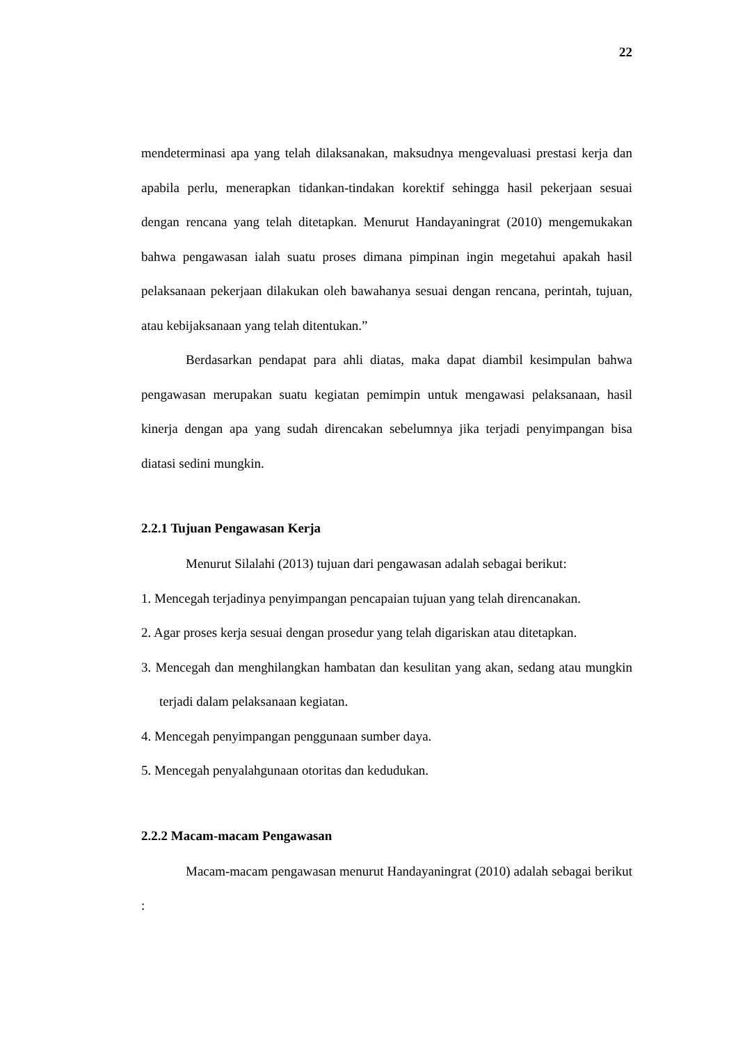22
mendeterminasi apa yang telah dilaksanakan, maksudnya mengevaluasi prestasi kerja dan apabila perlu, menerapkan tidankan-tindakan korektif sehingga hasil pekerjaan sesuai dengan rencana yang telah ditetapkan. Menurut Handayaningrat (2010) mengemukakan bahwa pengawasan ialah suatu proses dimana pimpinan ingin megetahui apakah hasil pelaksanaan pekerjaan dilakukan oleh bawahanya sesuai dengan rencana, perintah, tujuan, atau kebijaksanaan yang telah ditentukan.”
Berdasarkan pendapat para ahli diatas, maka dapat diambil kesimpulan bahwa pengawasan merupakan suatu kegiatan pemimpin untuk mengawasi pelaksanaan, hasil kinerja dengan apa yang sudah direncakan sebelumnya jika terjadi penyimpangan bisa diatasi sedini mungkin.
2.2.1 Tujuan Pengawasan Kerja
Menurut Silalahi (2013) tujuan dari pengawasan adalah sebagai berikut:
1. Mencegah terjadinya penyimpangan pencapaian tujuan yang telah direncanakan.
2. Agar proses kerja sesuai dengan prosedur yang telah digariskan atau ditetapkan.
3. Mencegah dan menghilangkan hambatan dan kesulitan yang akan, sedang atau mungkin terjadi dalam pelaksanaan kegiatan.
4. Mencegah penyimpangan penggunaan sumber daya.
5. Mencegah penyalahgunaan otoritas dan kedudukan.
2.2.2 Macam-macam Pengawasan
Macam-macam pengawasan menurut Handayaningrat (2010) adalah sebagai berikut :